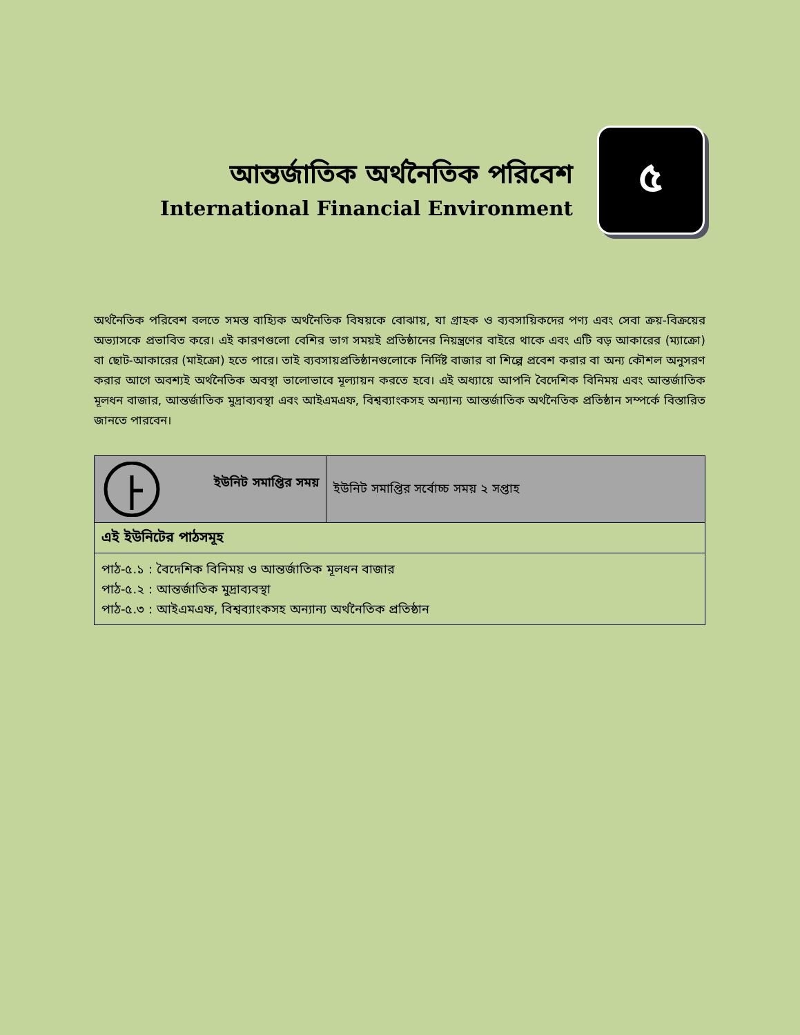আন্তর্জাতিক অর্থনৈতিক পরিবেশ
International Financial Environment
৫
অর্থনৈতিক পরিবেশ বলতে সমস্ত বাহ্যিক অর্থনৈতিক বিষয়কে বোঝায়, যা গ্রাহক ও ব্যবসায়িকদের পণ্য এবং সেবা ক্রয়-বিক্রয়ের অভ্যাসকে প্রভাবিত করে। এই কারণগুলো বেশির ভাগ সময়ই প্রতিষ্ঠানের নিয়ন্ত্রণের বাইরে থাকে এবং এটি বড় আকারের (ম্যাক্রো) বা ছোট-আকারের (মাইক্রো) হতে পারে। তাই ব্যবসায়প্রতিষ্ঠানগুলোকে নির্দিষ্ট বাজার বা শিল্পে প্রবেশ করার বা অন্য কৌশল অনুসরণ করার আগে অবশ্যই অর্থনৈতিক অবস্থা ভালোভাবে মূল্যায়ন করতে হবে। এই অধ্যায়ে আপনি বৈদেশিক বিনিময় এবং আন্তর্জাতিক মূলধন বাজার, আন্তর্জাতিক মুদ্রাব্যবস্থা এবং আইএমএফ, বিশ্বব্যাংকসহ অন্যান্য আন্তর্জাতিক অর্থনৈতিক প্রতিষ্ঠান সম্পর্কে বিস্তারিত জানতে পারবেন।
| ইউনিট সমাপ্তির সময় | ইউনিট সমাপ্তির সর্বোচ্চ সময় ২ সপ্তাহ |
| এই ইউনিটের পাঠসমূহ | |
| পাঠ-৫.১ : বৈদেশিক বিনিময় ও আন্তর্জাতিক মূলধন বাজার পাঠ-৫.২ : আন্তর্জাতিক মুদ্রাব্যবস্থা পাঠ-৫.৩ : আইএমএফ, বিশ্বব্যাংকসহ অন্যান্য অর্থনৈতিক প্রতিষ্ঠান | |